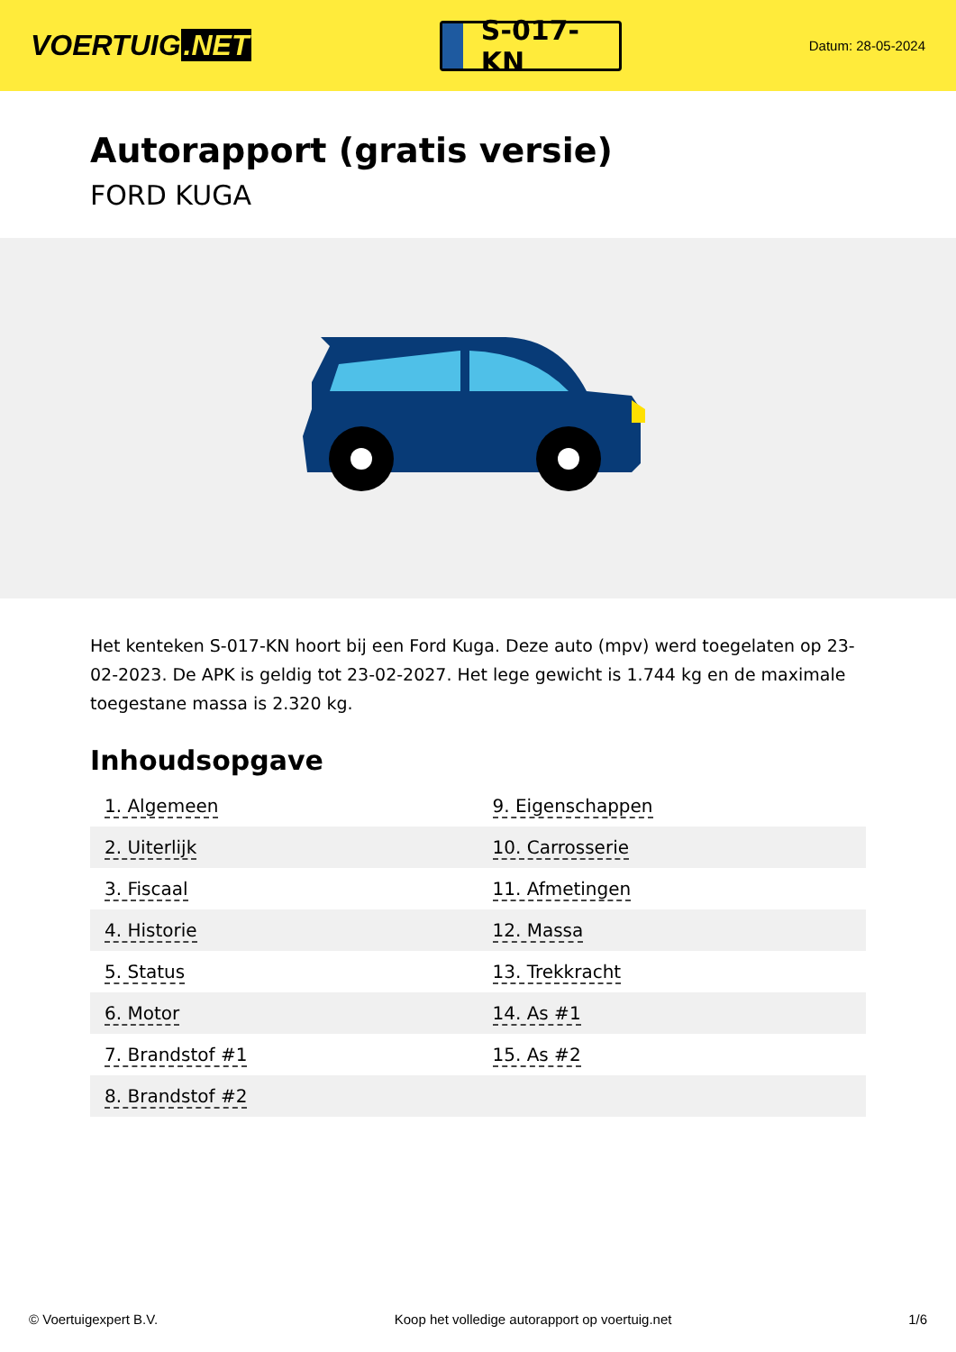VOERTUIG.NET
S-017-KN
Datum: 28-05-2024
Autorapport (gratis versie)
FORD KUGA
Het kenteken S-017-KN hoort bij een Ford Kuga. Deze auto (mpv) werd toegelaten op 23-02-2023. De APK is geldig tot 23-02-2027. Het lege gewicht is 1.744 kg en de maximale toegestane massa is 2.320 kg.
Inhoudsopgave
| 1. Algemeen | 9. Eigenschappen |
| 2. Uiterlijk | 10. Carrosserie |
| 3. Fiscaal | 11. Afmetingen |
| 4. Historie | 12. Massa |
| 5. Status | 13. Trekkracht |
| 6. Motor | 14. As #1 |
| 7. Brandstof #1 | 15. As #2 |
| 8. Brandstof #2 | |
© Voertuigexpert B.V. Koop het volledige autorapport op voertuig.net 1/6